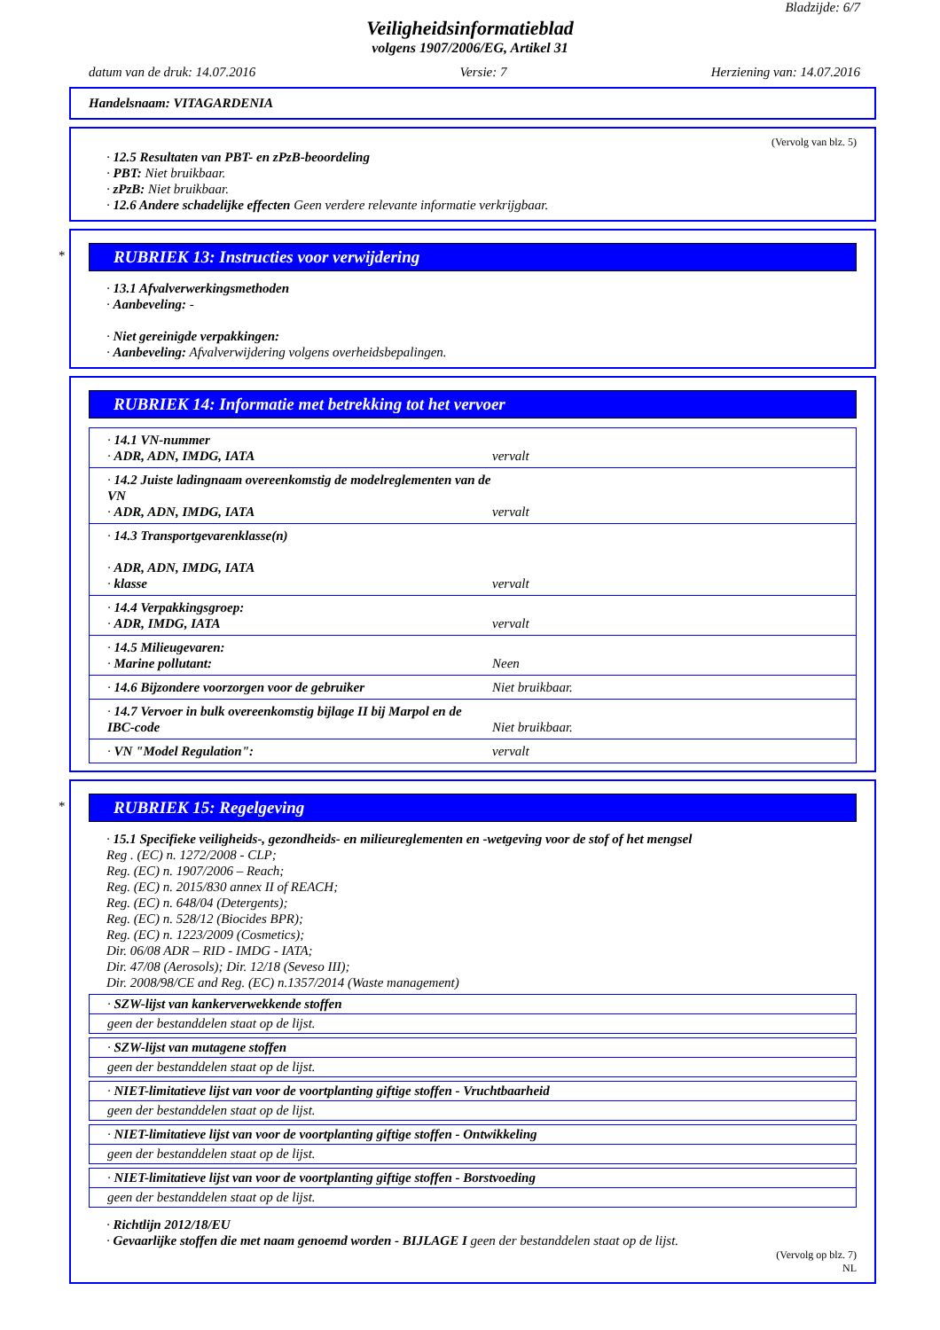Bladzijde: 6/7
Veiligheidsinformatieblad
volgens 1907/2006/EG, Artikel 31
datum van de druk: 14.07.2016 Versie: 7 Herziening van: 14.07.2016
Handelsnaam: VITAGARDENIA
(Vervolg van blz. 5)
· 12.5 Resultaten van PBT- en zPzB-beoordeling
· PBT: Niet bruikbaar.
· zPzB: Niet bruikbaar.
· 12.6 Andere schadelijke effecten Geen verdere relevante informatie verkrijgbaar.
*
RUBRIEK 13: Instructies voor verwijdering
· 13.1 Afvalverwerkingsmethoden
· Aanbeveling: -
· Niet gereinigde verpakkingen:
· Aanbeveling: Afvalverwijdering volgens overheidsbepalingen.
RUBRIEK 14: Informatie met betrekking tot het vervoer
| · 14.1 VN-nummer · ADR, ADN, IMDG, IATA | vervalt |
| · 14.2 Juiste ladingnaam overeenkomstig de modelreglementen van de VN · ADR, ADN, IMDG, IATA | vervalt |
| · 14.3 Transportgevarenklasse(n) · ADR, ADN, IMDG, IATA · klasse | vervalt |
| · 14.4 Verpakkingsgroep: · ADR, IMDG, IATA | vervalt |
| · 14.5 Milieugevaren: · Marine pollutant: | Neen |
| · 14.6 Bijzondere voorzorgen voor de gebruiker | Niet bruikbaar. |
| · 14.7 Vervoer in bulk overeenkomstig bijlage II bij Marpol en de IBC-code | Niet bruikbaar. |
| · VN "Model Regulation": | vervalt |
*
RUBRIEK 15: Regelgeving
· 15.1 Specifieke veiligheids-, gezondheids- en milieureglementen en -wetgeving voor de stof of het mengsel
Reg . (EC) n. 1272/2008 - CLP;
Reg. (EC) n. 1907/2006 – Reach;
Reg. (EC) n. 2015/830 annex II of REACH;
Reg. (EC) n. 648/04 (Detergents);
Reg. (EC) n. 528/12 (Biocides BPR);
Reg. (EC) n. 1223/2009 (Cosmetics);
Dir. 06/08 ADR – RID - IMDG - IATA;
Dir. 47/08 (Aerosols); Dir. 12/18 (Seveso III);
Dir. 2008/98/CE and Reg. (EC) n.1357/2014 (Waste management)
· SZW-lijst van kankerverwekkende stoffen
geen der bestanddelen staat op de lijst.
· SZW-lijst van mutagene stoffen
geen der bestanddelen staat op de lijst.
· NIET-limitatieve lijst van voor de voortplanting giftige stoffen - Vruchtbaarheid
geen der bestanddelen staat op de lijst.
· NIET-limitatieve lijst van voor de voortplanting giftige stoffen - Ontwikkeling
geen der bestanddelen staat op de lijst.
· NIET-limitatieve lijst van voor de voortplanting giftige stoffen - Borstvoeding
geen der bestanddelen staat op de lijst.
· Richtlijn 2012/18/EU
· Gevaarlijke stoffen die met naam genoemd worden - BIJLAGE I geen der bestanddelen staat op de lijst.
(Vervolg op blz. 7)
NL